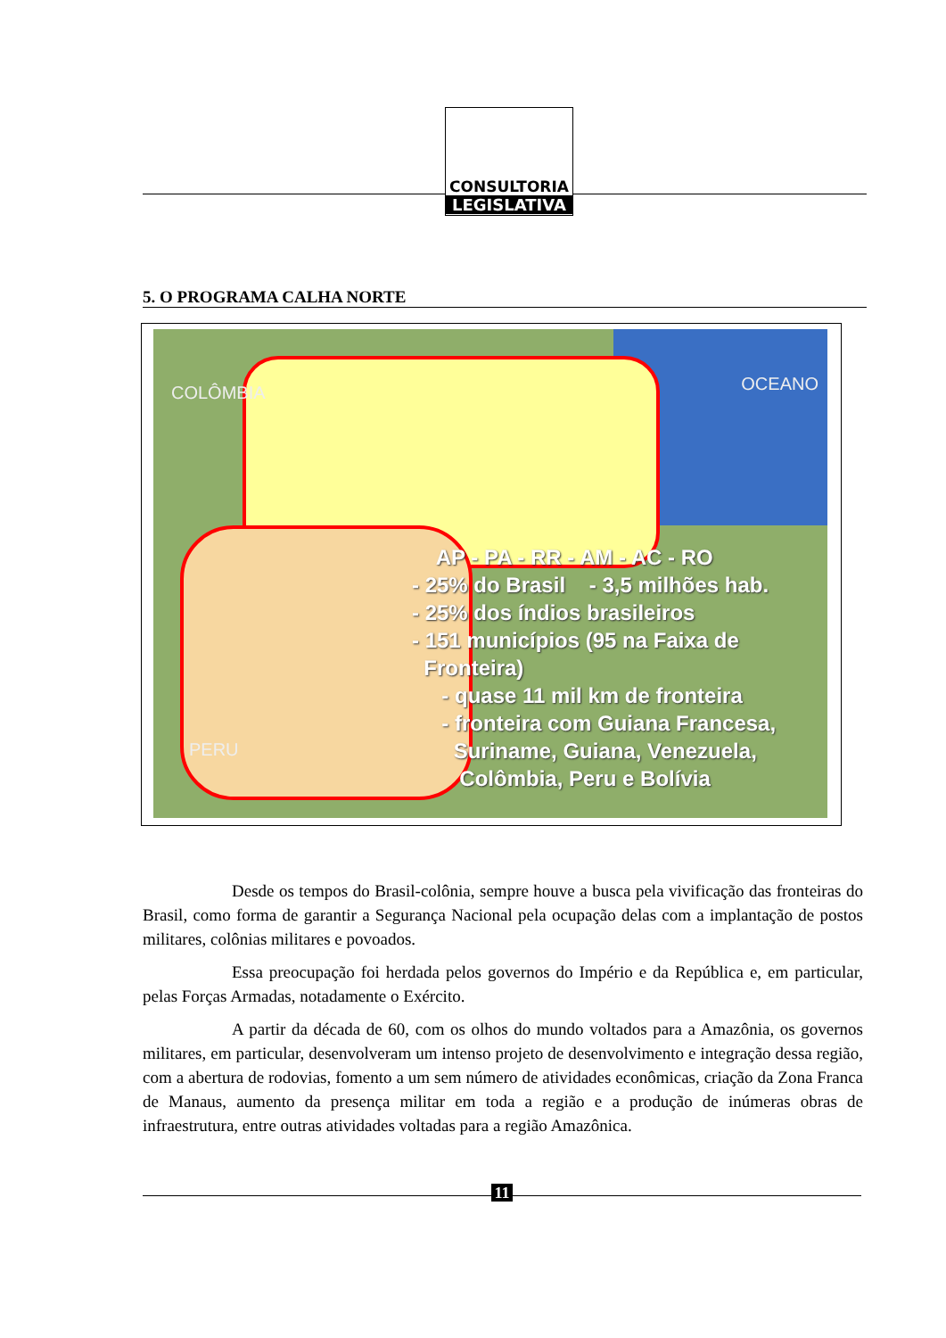CONSULTORIA
LEGISLATIVA
5. O PROGRAMA CALHA NORTE
COLÔMBIA OCEANO
PERU
AP - PA - RR - AM - AC - RO
- 25% do Brasil - 3,5 milhões hab.
- 25% dos índios brasileiros
- 151 municípios (95 na Faixa de
Fronteira)
- quase 11 mil km de fronteira
- fronteira com Guiana Francesa,
Suriname, Guiana, Venezuela,
Colômbia, Peru e Bolívia
Desde os tempos do Brasil-colônia, sempre houve a busca pela vivificação das fronteiras do Brasil, como forma de garantir a Segurança Nacional pela ocupação delas com a implantação de postos militares, colônias militares e povoados.
Essa preocupação foi herdada pelos governos do Império e da República e, em particular, pelas Forças Armadas, notadamente o Exército.
A partir da década de 60, com os olhos do mundo voltados para a Amazônia, os governos militares, em particular, desenvolveram um intenso projeto de desenvolvimento e integração dessa região, com a abertura de rodovias, fomento a um sem número de atividades econômicas, criação da Zona Franca de Manaus, aumento da presença militar em toda a região e a produção de inúmeras obras de infraestrutura, entre outras atividades voltadas para a região Amazônica.
11